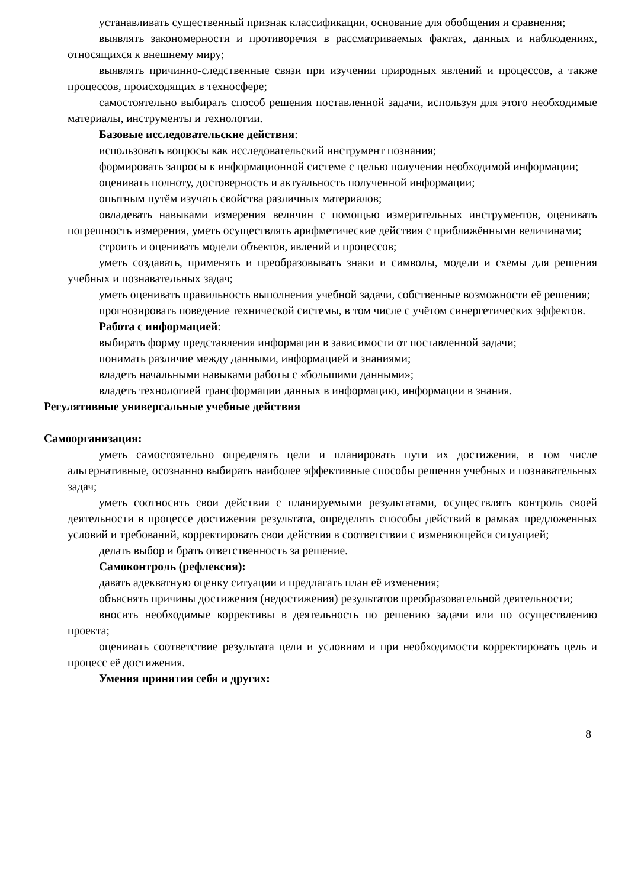устанавливать существенный признак классификации, основание для обобщения и сравнения;
выявлять закономерности и противоречия в рассматриваемых фактах, данных и наблюдениях, относящихся к внешнему миру;
выявлять причинно-следственные связи при изучении природных явлений и процессов, а также процессов, происходящих в техносфере;
самостоятельно выбирать способ решения поставленной задачи, используя для этого необходимые материалы, инструменты и технологии.
Базовые исследовательские действия:
использовать вопросы как исследовательский инструмент познания;
формировать запросы к информационной системе с целью получения необходимой информации;
оценивать полноту, достоверность и актуальность полученной информации;
опытным путём изучать свойства различных материалов;
овладевать навыками измерения величин с помощью измерительных инструментов, оценивать погрешность измерения, уметь осуществлять арифметические действия с приближёнными величинами;
строить и оценивать модели объектов, явлений и процессов;
уметь создавать, применять и преобразовывать знаки и символы, модели и схемы для решения учебных и познавательных задач;
уметь оценивать правильность выполнения учебной задачи, собственные возможности её решения;
прогнозировать поведение технической системы, в том числе с учётом синергетических эффектов.
Работа с информацией:
выбирать форму представления информации в зависимости от поставленной задачи;
понимать различие между данными, информацией и знаниями;
владеть начальными навыками работы с «большими данными»;
владеть технологией трансформации данных в информацию, информации в знания.
Регулятивные универсальные учебные действия
Самоорганизация:
уметь самостоятельно определять цели и планировать пути их достижения, в том числе альтернативные, осознанно выбирать наиболее эффективные способы решения учебных и познавательных задач;
уметь соотносить свои действия с планируемыми результатами, осуществлять контроль своей деятельности в процессе достижения результата, определять способы действий в рамках предложенных условий и требований, корректировать свои действия в соответствии с изменяющейся ситуацией;
делать выбор и брать ответственность за решение.
Самоконтроль (рефлексия):
давать адекватную оценку ситуации и предлагать план её изменения;
объяснять причины достижения (недостижения) результатов преобразовательной деятельности;
вносить необходимые коррективы в деятельность по решению задачи или по осуществлению проекта;
оценивать соответствие результата цели и условиям и при необходимости корректировать цель и процесс её достижения.
Умения принятия себя и других:
8